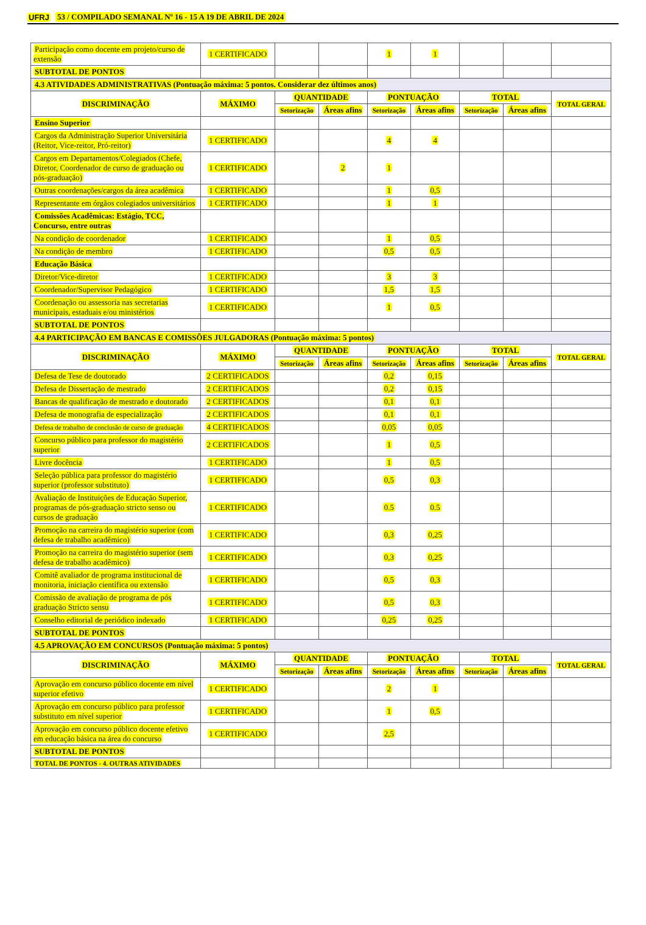UFRJ 53 / COMPILADO SEMANAL Nº 16 - 15 A 19 DE ABRIL DE 2024
| Participação como docente em projeto/curso de extensão | 1 CERTIFICADO | | | 1 | 1 | | | |
| SUBTOTAL DE PONTOS | | | | | | | | |
| 4.3 ATIVIDADES ADMINISTRATIVAS (Pontuação máxima: 5 pontos. Considerar dez últimos anos) | | | | | | | | |
| DISCRIMINAÇÃO | MÁXIMO | QUANTIDADE | | PONTUAÇÃO | | TOTAL | | TOTAL GERAL |
| | | Setorização | Áreas afins | Setorização | Áreas afins | Setorização | Áreas afins | |
| Ensino Superior | | | | | | | | |
| Cargos da Administração Superior Universitária (Reitor, Vice-reitor, Pró-reitor) | 1 CERTIFICADO | | | 4 | 4 | | | |
| Cargos em Departamentos/Colegiados (Chefe, Diretor, Coordenador de curso de graduação ou pós-graduação) | 1 CERTIFICADO | | 2 | 1 | | | | |
| Outras coordenações/cargos da área acadêmica | 1 CERTIFICADO | | | 1 | 0,5 | | | |
| Representante em órgãos colegiados universitários | 1 CERTIFICADO | | | 1 | 1 | | | |
| Comissões Acadêmicas: Estágio, TCC, Concurso, entre outras | | | | | | | | |
| Na condição de coordenador | 1 CERTIFICADO | | | 1 | 0,5 | | | |
| Na condição de membro | 1 CERTIFICADO | | | 0,5 | 0,5 | | | |
| Educação Básica | | | | | | | | |
| Diretor/Vice-diretor | 1 CERTIFICADO | | | 3 | 3 | | | |
| Coordenador/Supervisor Pedagógico | 1 CERTIFICADO | | | 1,5 | 1,5 | | | |
| Coordenação ou assessoria nas secretarias municipais, estaduais e/ou ministérios | 1 CERTIFICADO | | | 1 | 0,5 | | | |
| SUBTOTAL DE PONTOS | | | | | | | | |
| 4.4 PARTICIPAÇÃO EM BANCAS E COMISSÕES JULGADORAS (Pontuação máxima: 5 pontos) | | | | | | | | |
| DISCRIMINAÇÃO | MÁXIMO | QUANTIDADE | | PONTUAÇÃO | | TOTAL | | TOTAL GERAL |
| | | Setorização | Áreas afins | Setorização | Áreas afins | Setorização | Áreas afins | |
| Defesa de Tese de doutorado | 2 CERTIFICADOS | | | 0,2 | 0,15 | | | |
| Defesa de Dissertação de mestrado | 2 CERTIFICADOS | | | 0,2 | 0,15 | | | |
| Bancas de qualificação de mestrado e doutorado | 2 CERTIFICADOS | | | 0,1 | 0,1 | | | |
| Defesa de monografia de especialização | 2 CERTIFICADOS | | | 0,1 | 0,1 | | | |
| Defesa de trabalho de conclusão de curso de graduação | 4 CERTIFICADOS | | | 0,05 | 0,05 | | | |
| Concurso público para professor do magistério superior | 2 CERTIFICADOS | | | 1 | 0,5 | | | |
| Livre docência | 1 CERTIFICADO | | | 1 | 0,5 | | | |
| Seleção pública para professor do magistério superior (professor substituto) | 1 CERTIFICADO | | | 0,5 | 0,3 | | | |
| Avaliação de Instituições de Educação Superior, programas de pós-graduação stricto senso ou cursos de graduação | 1 CERTIFICADO | | | 0.5 | 0.5 | | | |
| Promoção na carreira do magistério superior (com defesa de trabalho acadêmico) | 1 CERTIFICADO | | | 0,3 | 0,25 | | | |
| Promoção na carreira do magistério superior (sem defesa de trabalho acadêmico) | 1 CERTIFICADO | | | 0,3 | 0,25 | | | |
| Comitê avaliador de programa institucional de monitoria, iniciação científica ou extensão | 1 CERTIFICADO | | | 0,5 | 0,3 | | | |
| Comissão de avaliação de programa de pós graduação Stricto sensu | 1 CERTIFICADO | | | 0,5 | 0,3 | | | |
| Conselho editorial de periódico indexado | 1 CERTIFICADO | | | 0,25 | 0,25 | | | |
| SUBTOTAL DE PONTOS | | | | | | | | |
| 4.5 APROVAÇÃO EM CONCURSOS (Pontuação máxima: 5 pontos) | | | | | | | | |
| DISCRIMINAÇÃO | MÁXIMO | QUANTIDADE | | PONTUAÇÃO | | TOTAL | | TOTAL GERAL |
| | | Setorização | Áreas afins | Setorização | Áreas afins | Setorização | Áreas afins | |
| Aprovação em concurso público docente em nível superior efetivo | 1 CERTIFICADO | | | 2 | 1 | | | |
| Aprovação em concurso público para professor substituto em nível superior | 1 CERTIFICADO | | | 1 | 0,5 | | | |
| Aprovação em concurso público docente efetivo em educação básica na área do concurso | 1 CERTIFICADO | | | 2,5 | | | | |
| SUBTOTAL DE PONTOS | | | | | | | | |
| TOTAL DE PONTOS - 4. OUTRAS ATIVIDADES | | | | | | | | |